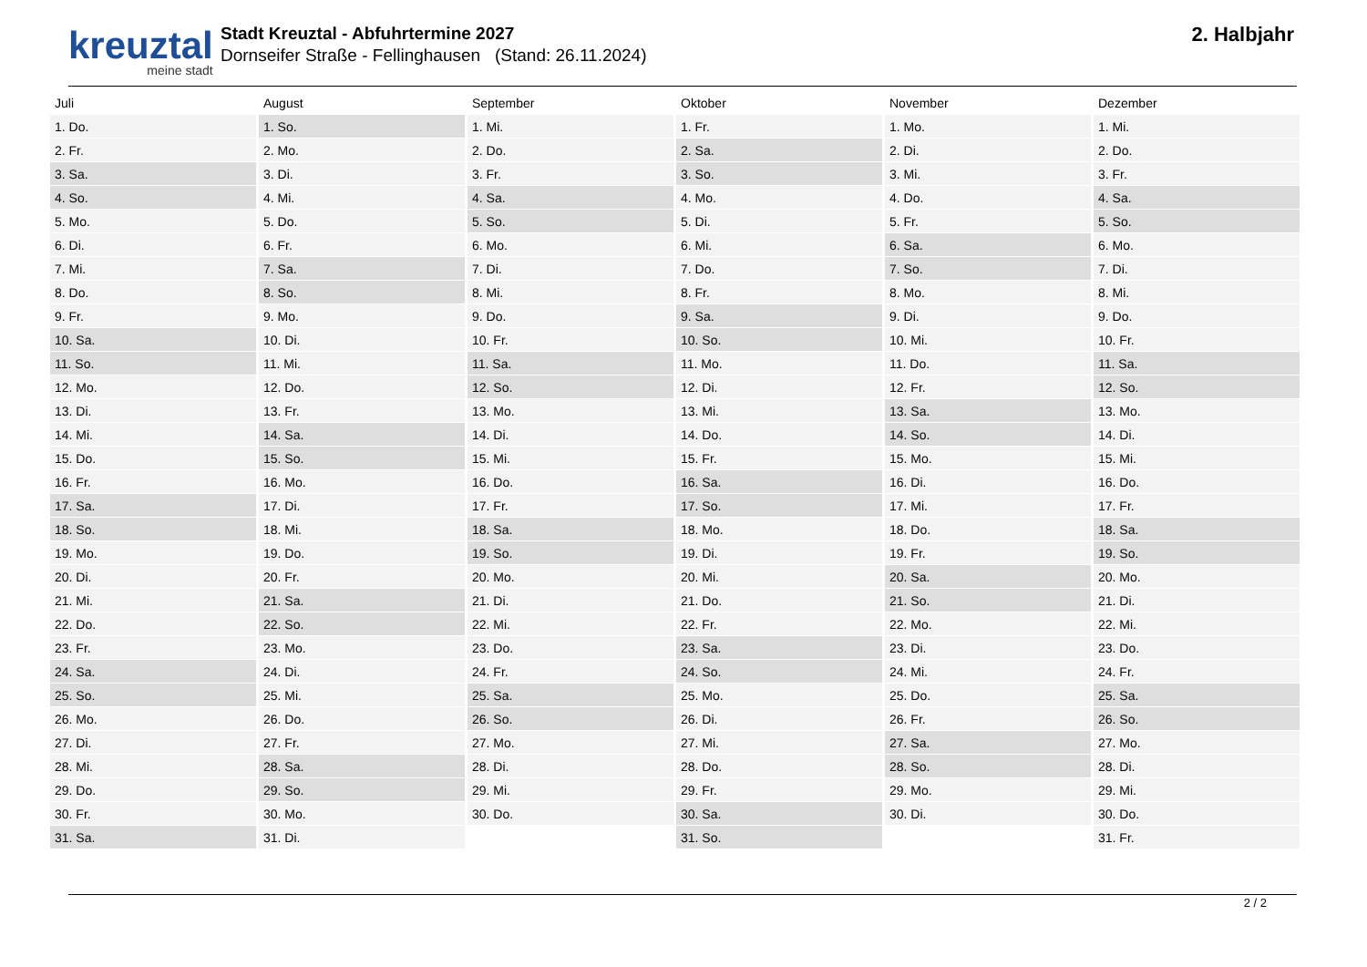kreuztal
meine stadt
Stadt Kreuztal - Abfuhrtermine 2027
Dornseifer Straße - Fellinghausen (Stand: 26.11.2024)
2. Halbjahr
| Juli | August | September | Oktober | November | Dezember |
| --- | --- | --- | --- | --- | --- |
| 1. Do. | 1. So. | 1. Mi. | 1. Fr. | 1. Mo. | 1. Mi. |
| 2. Fr. | 2. Mo. | 2. Do. | 2. Sa. | 2. Di. | 2. Do. |
| 3. Sa. | 3. Di. | 3. Fr. | 3. So. | 3. Mi. | 3. Fr. |
| 4. So. | 4. Mi. | 4. Sa. | 4. Mo. | 4. Do. | 4. Sa. |
| 5. Mo. | 5. Do. | 5. So. | 5. Di. | 5. Fr. | 5. So. |
| 6. Di. | 6. Fr. | 6. Mo. | 6. Mi. | 6. Sa. | 6. Mo. |
| 7. Mi. | 7. Sa. | 7. Di. | 7. Do. | 7. So. | 7. Di. |
| 8. Do. | 8. So. | 8. Mi. | 8. Fr. | 8. Mo. | 8. Mi. |
| 9. Fr. | 9. Mo. | 9. Do. | 9. Sa. | 9. Di. | 9. Do. |
| 10. Sa. | 10. Di. | 10. Fr. | 10. So. | 10. Mi. | 10. Fr. |
| 11. So. | 11. Mi. | 11. Sa. | 11. Mo. | 11. Do. | 11. Sa. |
| 12. Mo. | 12. Do. | 12. So. | 12. Di. | 12. Fr. | 12. So. |
| 13. Di. | 13. Fr. | 13. Mo. | 13. Mi. | 13. Sa. | 13. Mo. |
| 14. Mi. | 14. Sa. | 14. Di. | 14. Do. | 14. So. | 14. Di. |
| 15. Do. | 15. So. | 15. Mi. | 15. Fr. | 15. Mo. | 15. Mi. |
| 16. Fr. | 16. Mo. | 16. Do. | 16. Sa. | 16. Di. | 16. Do. |
| 17. Sa. | 17. Di. | 17. Fr. | 17. So. | 17. Mi. | 17. Fr. |
| 18. So. | 18. Mi. | 18. Sa. | 18. Mo. | 18. Do. | 18. Sa. |
| 19. Mo. | 19. Do. | 19. So. | 19. Di. | 19. Fr. | 19. So. |
| 20. Di. | 20. Fr. | 20. Mo. | 20. Mi. | 20. Sa. | 20. Mo. |
| 21. Mi. | 21. Sa. | 21. Di. | 21. Do. | 21. So. | 21. Di. |
| 22. Do. | 22. So. | 22. Mi. | 22. Fr. | 22. Mo. | 22. Mi. |
| 23. Fr. | 23. Mo. | 23. Do. | 23. Sa. | 23. Di. | 23. Do. |
| 24. Sa. | 24. Di. | 24. Fr. | 24. So. | 24. Mi. | 24. Fr. |
| 25. So. | 25. Mi. | 25. Sa. | 25. Mo. | 25. Do. | 25. Sa. |
| 26. Mo. | 26. Do. | 26. So. | 26. Di. | 26. Fr. | 26. So. |
| 27. Di. | 27. Fr. | 27. Mo. | 27. Mi. | 27. Sa. | 27. Mo. |
| 28. Mi. | 28. Sa. | 28. Di. | 28. Do. | 28. So. | 28. Di. |
| 29. Do. | 29. So. | 29. Mi. | 29. Fr. | 29. Mo. | 29. Mi. |
| 30. Fr. | 30. Mo. | 30. Do. | 30. Sa. | 30. Di. | 30. Do. |
| 31. Sa. | 31. Di. | | 31. So. | | 31. Fr. |
2 / 2